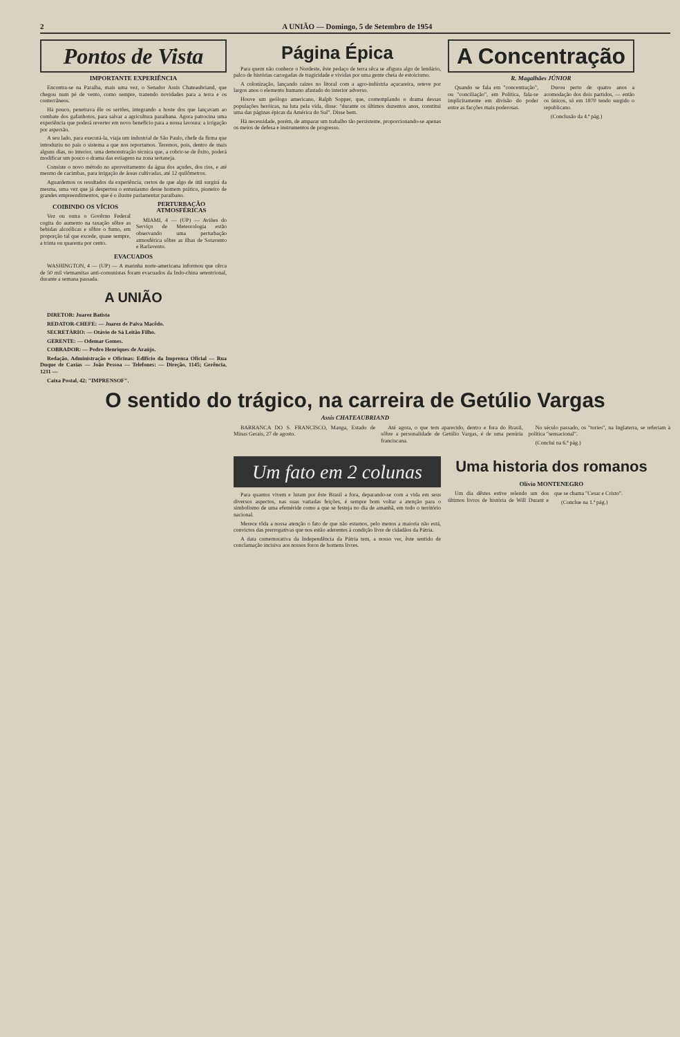2 A UNIÃO — Domingo, 5 de Setembro de 1954
Pontos de Vista
IMPORTANTE EXPERIÊNCIA
Encontra-se na Paraíba, mais uma vez, o Senador Assis Chateaubriand, que chegou num pé de vento, como sempre, trazendo novidades para a terra e os conterrâneos.
Há pouco, penetrava êle os sertões, integrando a hoste dos que lançavam ao combate dos gafanhotos, para salvar a agricultura paraibana. Agora patrocina uma experiência que poderá reverter em novo benefício para a nossa lavoura: a irrigação por aspersão.
A seu lado, para executá-la, viaja um industrial de São Paulo, chefe da firma que introduziu no país o sistema a que nos reportamos. Teremos, pois, dentro de mais alguns dias, no interior, uma demonstração técnica que, a cobrir-se de êxito, poderá modificar um pouco o drama das estiagens na zona sertaneja.
Consiste o novo método no aproveitamento da água dos açudes, dos rios, e até mesmo de cacimbas, para irrigação de áreas cultivadas, até 12 quilômetros.
Aguardemos os resultados da experiência, certos de que algo de útil surgirá da mesma, uma vez que já despertou o entusiasmo desse homem prático, pioneiro de grandes empreendimentos, que é o ilustre parlamentar paraibano.
COIBINDO OS VÍCIOS
Vez ou outra o Govêrno Federal cogita do aumento na taxação sôbre as bebidas alcoólicas e sôbre o fumo, em proporção tal que excede, quase sempre, a trinta ou quarenta por cento.
PERTURBAÇÃO ATMOSFÉRICAS
MIAMI, 4 — (UP) — Aviões do Serviço de Meteorologia estão observando uma perturbação atmosférica sôbre as ilhas de Sotavento e Barlavento.
EVACUADOS
WASHINGTON, 4 — (UP) — A marinha norte-americana informou que cêrca de 50 mil vietnamitas anti-comunistas foram evacuados da Indo-china setentrional, durante a semana passada.
A UNIÃO
DIRETOR: Juarez Batista
REDATOR-CHEFE: — Juarez de Paiva Macêdo.
SECRETÁRIO: — Otávio de Sá Leitão Filho.
GERENTE: — Odemar Gomes.
COBRADOR: — Pedro Henriques de Araújo.
Redação, Administração e Oficinas: Edifício da Imprensa Oficial — Rua Duque de Caxias — João Pessoa — Telefones: — Direção, 1145; Gerência, 1211 —
Caixa Postal, 42; "IMPRENSOF".
Página Épica
Para quem não conhece o Nordeste, êste pedaço de terra sêca se afigura algo de lendário, palco de histórias carregadas de tragicidade e vividas por uma gente cheia de estoicismo.
A colonização, lançando raízes no litoral com a agro-indústria açucareira, reteve por largos anos o elemento humano afastado do interior adverso.
Houve um geólogo americano, Ralph Sopper, que, contemplando o drama dessas populações heróicas, na luta pela vida, disse: "durante os últimos duzentos anos, constitui uma das páginas épicas da América do Sul". Disse bem.
Há necessidade, porém, de amparar um trabalho tão persistente, proporcionando-se apenas os meios de defesa e instrumentos de progresso.
A Concentração
R. Magalhães JÚNIOR
Quando se fala em "concentração", ou "conciliação", em Política, fala-se implìcitamente em divisão do poder entre as facções mais poderosas.
Durou perto de quatro anos a acomodação dos dois partidos, — então os únicos, só em 1870 tendo surgido o republicano.
(Conclusão da 4.ª pág.)
O sentido do trágico, na carreira de Getúlio Vargas
Assis CHATEAUBRIAND
BARRANCA DO S. FRANCISCO, Manga, Estado de Minas Gerais, 27 de agosto.
Até agora, o que tem aparecido, dentro e fora do Brasil, sôbre a personalidade de Getúlio Vargas, é de uma penúria franciscana.
No século passado, os "tories", na Inglaterra, se referiam à política "sensacional".
(Conclui na 6.ª pág.)
Um fato em 2 colunas
Para quantos vivem e lutam por êste Brasil a fora, deparando-se com a vida em seus diversos aspectos, nas suas variadas feições, é sempre bom voltar a atenção para o simbolismo de uma efeméride como a que se festeja no dia de amanhã, em todo o território nacional.
Merece tôda a nossa atenção o fato de que não estamos, pelo menos a maioria não está, convictos das prerrogativas que nos estão aderentes à condição livre de cidadãos da Pátria.
A data comemorativa da Independência da Pátria tem, a nosso ver, êste sentido de conclamação incisiva aos nossos foros de homens livres.
Uma historia dos romanos
Olívio MONTENEGRO
Um dia dêstes estive relendo um dos últimos livros de história de Will Durant e que se chama "Cesar e Cristo".
(Conclue na 1.ª pág.)